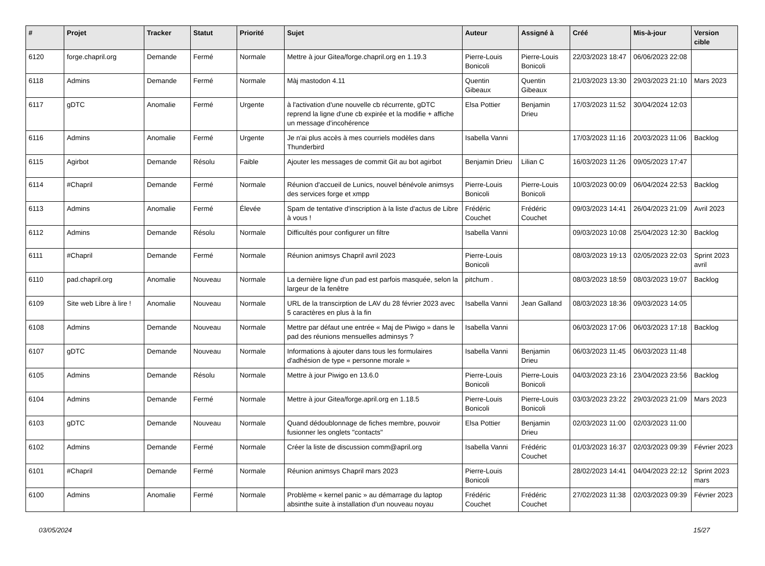| # | Projet | Tracker | Statut | Priorité | Sujet | Auteur | Assigné à | Créé | Mis-à-jour | Version cible |
| --- | --- | --- | --- | --- | --- | --- | --- | --- | --- | --- |
| 6120 | forge.chapril.org | Demande | Fermé | Normale | Mettre à jour Gitea/forge.chapril.org en 1.19.3 | Pierre-Louis Bonicoli | Pierre-Louis Bonicoli | 22/03/2023 18:47 | 06/06/2023 22:08 | |
| 6118 | Admins | Demande | Fermé | Normale | Màj mastodon 4.11 | Quentin Gibeaux | Quentin Gibeaux | 21/03/2023 13:30 | 29/03/2023 21:10 | Mars 2023 |
| 6117 | gDTC | Anomalie | Fermé | Urgente | à l'activation d'une nouvelle cb récurrente, gDTC reprend la ligne d'une cb expirée et la modifie + affiche un message d'incohérence | Elsa Pottier | Benjamin Drieu | 17/03/2023 11:52 | 30/04/2024 12:03 | |
| 6116 | Admins | Anomalie | Fermé | Urgente | Je n'ai plus accès à mes courriels modèles dans Thunderbird | Isabella Vanni | | 17/03/2023 11:16 | 20/03/2023 11:06 | Backlog |
| 6115 | Agirbot | Demande | Résolu | Faible | Ajouter les messages de commit Git au bot agirbot | Benjamin Drieu | Lilian C | 16/03/2023 11:26 | 09/05/2023 17:47 | |
| 6114 | #Chapril | Demande | Fermé | Normale | Réunion d'accueil de Lunics, nouvel bénévole animsys des services forge et xmpp | Pierre-Louis Bonicoli | Pierre-Louis Bonicoli | 10/03/2023 00:09 | 06/04/2024 22:53 | Backlog |
| 6113 | Admins | Anomalie | Fermé | Élevée | Spam de tentative d'inscription à la liste d'actus de Libre à vous ! | Frédéric Couchet | Frédéric Couchet | 09/03/2023 14:41 | 26/04/2023 21:09 | Avril 2023 |
| 6112 | Admins | Demande | Résolu | Normale | Difficultés pour configurer un filtre | Isabella Vanni | | 09/03/2023 10:08 | 25/04/2023 12:30 | Backlog |
| 6111 | #Chapril | Demande | Fermé | Normale | Réunion animsys Chapril avril 2023 | Pierre-Louis Bonicoli | | 08/03/2023 19:13 | 02/05/2023 22:03 | Sprint 2023 avril |
| 6110 | pad.chapril.org | Anomalie | Nouveau | Normale | La dernière ligne d'un pad est parfois masquée, selon la largeur de la fenêtre | pitchum . | | 08/03/2023 18:59 | 08/03/2023 19:07 | Backlog |
| 6109 | Site web Libre à lire ! | Anomalie | Nouveau | Normale | URL de la transcirption de LAV du 28 février 2023 avec 5 caractères en plus à la fin | Isabella Vanni | Jean Galland | 08/03/2023 18:36 | 09/03/2023 14:05 | |
| 6108 | Admins | Demande | Nouveau | Normale | Mettre par défaut une entrée « Maj de Piwigo » dans le pad des réunions mensuelles adminsys ? | Isabella Vanni | | 06/03/2023 17:06 | 06/03/2023 17:18 | Backlog |
| 6107 | gDTC | Demande | Nouveau | Normale | Informations à ajouter dans tous les formulaires d'adhésion de type « personne morale » | Isabella Vanni | Benjamin Drieu | 06/03/2023 11:45 | 06/03/2023 11:48 | |
| 6105 | Admins | Demande | Résolu | Normale | Mettre à jour Piwigo en 13.6.0 | Pierre-Louis Bonicoli | Pierre-Louis Bonicoli | 04/03/2023 23:16 | 23/04/2023 23:56 | Backlog |
| 6104 | Admins | Demande | Fermé | Normale | Mettre à jour Gitea/forge.april.org en 1.18.5 | Pierre-Louis Bonicoli | Pierre-Louis Bonicoli | 03/03/2023 23:22 | 29/03/2023 21:09 | Mars 2023 |
| 6103 | gDTC | Demande | Nouveau | Normale | Quand dédoublonnage de fiches membre, pouvoir fusionner les onglets "contacts" | Elsa Pottier | Benjamin Drieu | 02/03/2023 11:00 | 02/03/2023 11:00 | |
| 6102 | Admins | Demande | Fermé | Normale | Créer la liste de discussion comm@april.org | Isabella Vanni | Frédéric Couchet | 01/03/2023 16:37 | 02/03/2023 09:39 | Février 2023 |
| 6101 | #Chapril | Demande | Fermé | Normale | Réunion animsys Chapril mars 2023 | Pierre-Louis Bonicoli | | 28/02/2023 14:41 | 04/04/2023 22:12 | Sprint 2023 mars |
| 6100 | Admins | Anomalie | Fermé | Normale | Problème « kernel panic » au démarrage du laptop absinthe suite à installation d'un nouveau noyau | Frédéric Couchet | Frédéric Couchet | 27/02/2023 11:38 | 02/03/2023 09:39 | Février 2023 |
03/05/2024 15/27